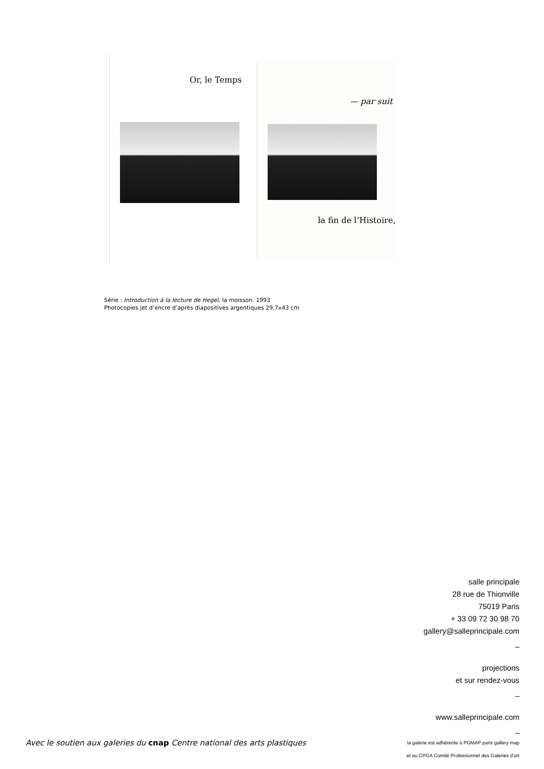Or, le Temps
— par suit
la fin de l’Histoire,
Série : Introduction à la lecture de Hegel, la moisson. 1993
Photocopies jet d’encre d’après diapositives argentiques 29,7x43 cm
salle principale
28 rue de Thionville
75019 Paris
+ 33 09 72 30 98 70
gallery@salleprincipale.com
_
projections
et sur rendez-vous
_
www.salleprincipale.com
_
la galerie est adhérente à PGMAP paris gallery map
et au CPGA Comité Professionnel des Galeries d'art
Avec le soutien aux galeries du cnap Centre national des arts plastiques